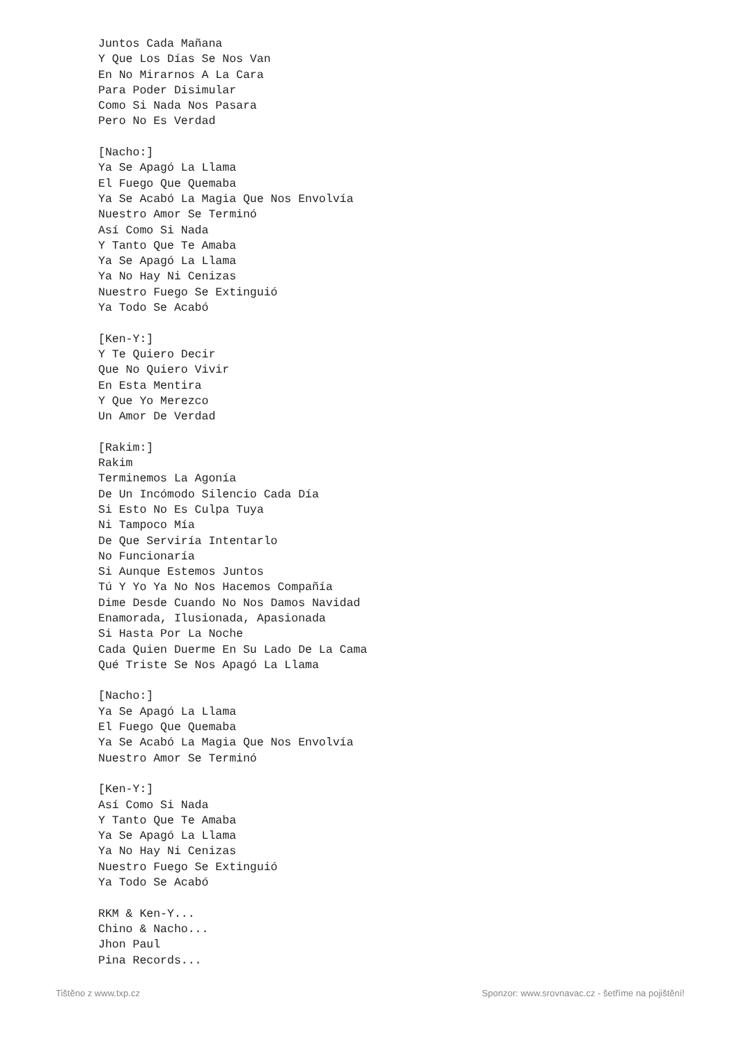Juntos Cada Mañana
Y Que Los Días Se Nos Van
En No Mirarnos A La Cara
Para Poder Disimular
Como Si Nada Nos Pasara
Pero No Es Verdad

[Nacho:]
Ya Se Apagó La Llama
El Fuego Que Quemaba
Ya Se Acabó La Magia Que Nos Envolvía
Nuestro Amor Se Terminó
Así Como Si Nada
Y Tanto Que Te Amaba
Ya Se Apagó La Llama
Ya No Hay Ni Cenizas
Nuestro Fuego Se Extinguió
Ya Todo Se Acabó

[Ken-Y:]
Y Te Quiero Decir
Que No Quiero Vivir
En Esta Mentira
Y Que Yo Merezco
Un Amor De Verdad

[Rakim:]
Rakim
Terminemos La Agonía
De Un Incómodo Silencio Cada Día
Si Esto No Es Culpa Tuya
Ni Tampoco Mía
De Que Serviría Intentarlo
No Funcionaría
Si Aunque Estemos Juntos
Tú Y Yo Ya No Nos Hacemos Compañía
Dime Desde Cuando No Nos Damos Navidad
Enamorada, Ilusionada, Apasionada
Si Hasta Por La Noche
Cada Quien Duerme En Su Lado De La Cama
Qué Triste Se Nos Apagó La Llama

[Nacho:]
Ya Se Apagó La Llama
El Fuego Que Quemaba
Ya Se Acabó La Magia Que Nos Envolvía
Nuestro Amor Se Terminó

[Ken-Y:]
Así Como Si Nada
Y Tanto Que Te Amaba
Ya Se Apagó La Llama
Ya No Hay Ni Cenizas
Nuestro Fuego Se Extinguió
Ya Todo Se Acabó

RKM & Ken-Y...
Chino & Nacho...
Jhon Paul
Pina Records...
Tištěno z www.txp.cz Sponzor: www.srovnavac.cz - šetříme na pojištění!